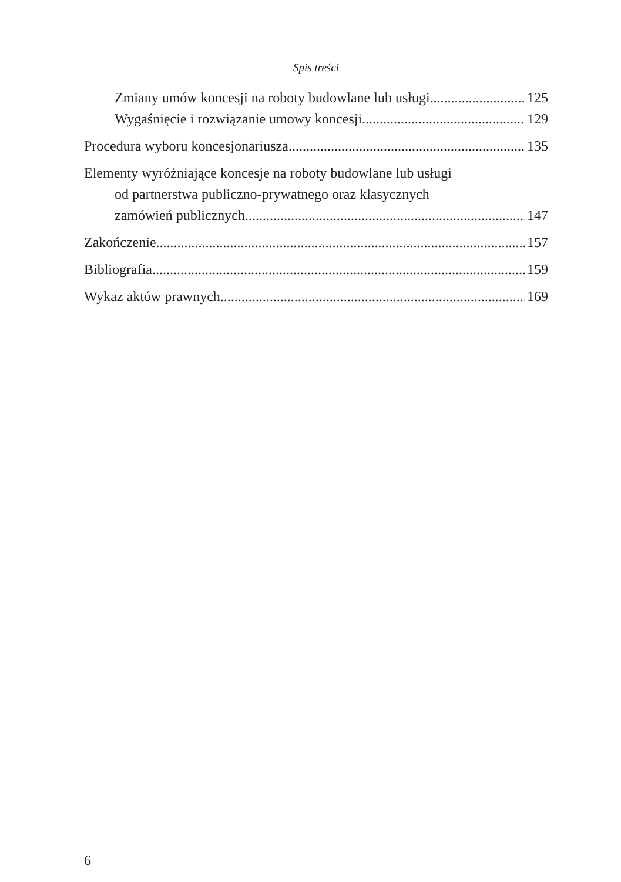Spis treści
Zmiany umów koncesji na roboty budowlane lub usługi 125
Wygaśnięcie i rozwiązanie umowy koncesji 129
Procedura wyboru koncesjonariusza 135
Elementy wyróżniające koncesje na roboty budowlane lub usługi
od partnerstwa publiczno-prywatnego oraz klasycznych
zamówień publicznych 147
Zakończenie 157
Bibliografia 159
Wykaz aktów prawnych 169
6